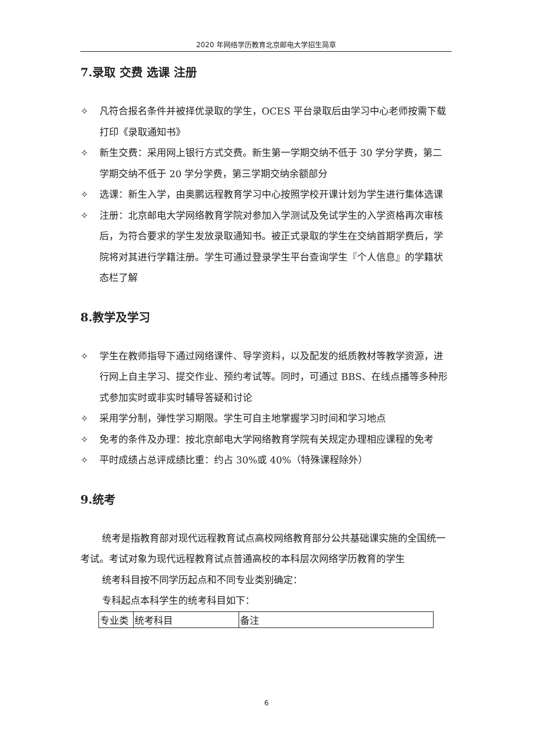2020 年网络学历教育北京邮电大学招生简章
7.录取 交费 选课 注册
✧ 凡符合报名条件并被择优录取的学生，OCES 平台录取后由学习中心老师按需下载打印《录取通知书》
✧ 新生交费：采用网上银行方式交费。新生第一学期交纳不低于 30 学分学费，第二学期交纳不低于 20 学分学费，第三学期交纳余额部分
✧ 选课：新生入学，由奥鹏远程教育学习中心按照学校开课计划为学生进行集体选课
✧ 注册：北京邮电大学网络教育学院对参加入学测试及免试学生的入学资格再次审核后，为符合要求的学生发放录取通知书。被正式录取的学生在交纳首期学费后，学院将对其进行学籍注册。学生可通过登录学生平台查询学生『个人信息』的学籍状态栏了解
8.教学及学习
✧ 学生在教师指导下通过网络课件、导学资料，以及配发的纸质教材等教学资源，进行网上自主学习、提交作业、预约考试等。同时，可通过 BBS、在线点播等多种形式参加实时或非实时辅导答疑和讨论
✧ 采用学分制，弹性学习期限。学生可自主地掌握学习时间和学习地点
✧ 免考的条件及办理：按北京邮电大学网络教育学院有关规定办理相应课程的免考
✧ 平时成绩占总评成绩比重：约占 30%或 40%（特殊课程除外）
9.统考
统考是指教育部对现代远程教育试点高校网络教育部分公共基础课实施的全国统一考试。考试对象为现代远程教育试点普通高校的本科层次网络学历教育的学生
统考科目按不同学历起点和不同专业类别确定：
专科起点本科学生的统考科目如下：
| 专业类 | 统考科目 | 备注 |
6